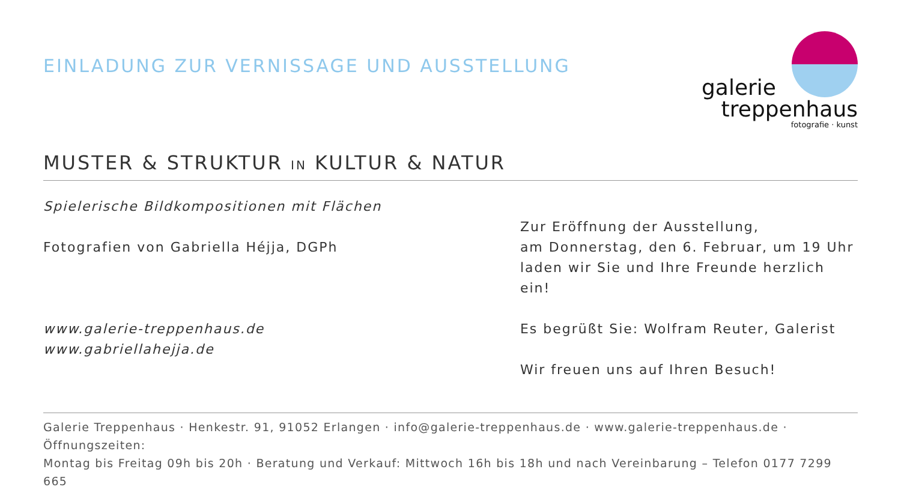EINLADUNG ZUR VERNISSAGE UND AUSSTELLUNG
galerie
treppenhaus
fotografie · kunst
MUSTER & STRUKTUR IN KULTUR & NATUR
Spielerische Bildkompositionen mit Flächen
Fotografien von Gabriella Héjja, DGPh
www.galerie-treppenhaus.de
www.gabriellahejja.de
Zur Eröffnung der Ausstellung,
am Donnerstag, den 6. Februar, um 19 Uhr
laden wir Sie und Ihre Freunde herzlich ein!
Es begrüßt Sie: Wolfram Reuter, Galerist
Wir freuen uns auf Ihren Besuch!
Galerie Treppenhaus · Henkestr. 91, 91052 Erlangen · info@galerie-treppenhaus.de · www.galerie-treppenhaus.de · Öffnungszeiten:
Montag bis Freitag 09h bis 20h · Beratung und Verkauf: Mittwoch 16h bis 18h und nach Vereinbarung – Telefon 0177 7299 665